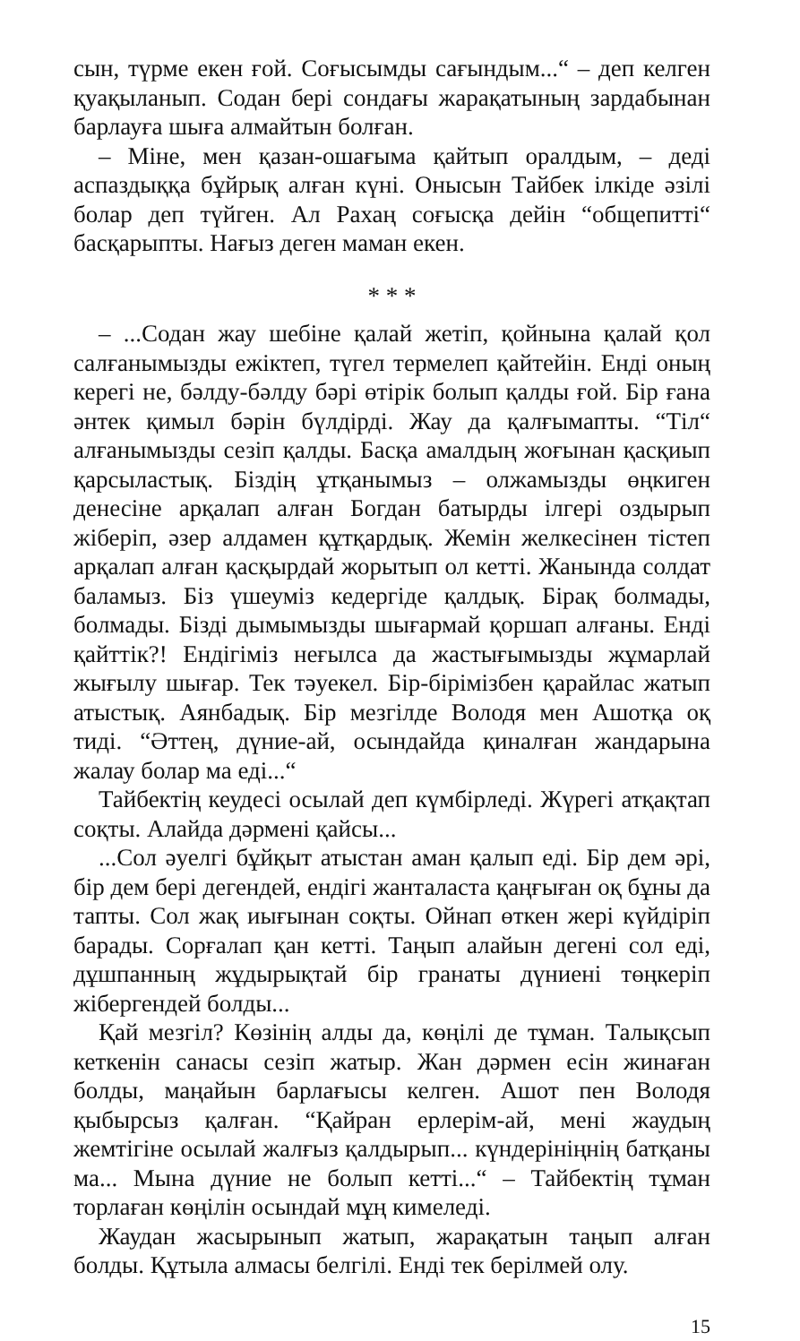сын, түрме екен ғой. Соғысымды сағындым...“ – деп келген қуақыланып. Содан бері сондағы жарақатының зардабынан барлауға шыға алмайтын болған.
– Міне, мен қазан-ошағыма қайтып оралдым, – деді аспаздыққа бұйрық алған күні. Онысын Тайбек ілкіде әзілі болар деп түйген. Ал Рахаң соғысқа дейін “общепитті“ басқарыпты. Нағыз деген маман екен.
* * *
– ...Содан жау шебіне қалай жетіп, қойнына қалай қол салғанымызды ежіктеп, түгел термелеп қайтейін. Енді оның керегі не, бәлду-бәлду бәрі өтірік болып қалды ғой. Бір ғана әнтек қимыл бәрін бүлдірді. Жау да қалғымапты. “Тіл“ алғанымызды сезіп қалды. Басқа амалдың жоғынан қасқиып қарсыластық. Біздің ұтқанымыз – олжамызды өңкиген денесіне арқалап алған Богдан батырды ілгері оздырып жіберіп, әзер алдамен құтқардық. Жемін желкесінен тістеп арқалап алған қасқырдай жорытып ол кетті. Жанында солдат баламыз. Біз үшеуміз кедергіде қалдық. Бірақ болмады, болмады. Бізді дымымызды шығармай қоршап алғаны. Енді қайттік?! Ендігіміз неғылса да жастығымызды жұмарлай жығылу шығар. Тек тәуекел. Бір-бірімізбен қарайлас жатып атыстық. Аянбадық. Бір мезгілде Володя мен Ашотқа оқ тиді. “Әттең, дүние-ай, осындайда қиналған жандарына жалау болар ма еді...“
Тайбектің кеудесі осылай деп күмбірледі. Жүрегі атқақтап соқты. Алайда дәрмені қайсы...
...Сол әуелгі бұйқыт атыстан аман қалып еді. Бір дем әрі, бір дем бері дегендей, ендігі жанталаста қаңғыған оқ бұны да тапты. Сол жақ иығынан соқты. Ойнап өткен жері күйдіріп барады. Сорғалап қан кетті. Таңып алайын дегені сол еді, дұшпанның жұдырықтай бір гранаты дүниені төңкеріп жібергендей болды...
Қай мезгіл? Көзінің алды да, көңілі де тұман. Талықсып кеткенін санасы сезіп жатыр. Жан дәрмен есін жинаған болды, маңайын барлағысы келген. Ашот пен Володя қыбырсыз қалған. “Қайран ерлерім-ай, мені жаудың жемтігіне осылай жалғыз қалдырып... күндерініңнің батқаны ма... Мына дүние не болып кетті...“ – Тайбектің тұман торлаған көңілін осындай мұң кимеледі.
Жаудан жасырынып жатып, жарақатын таңып алған болды. Құтыла алмасы белгілі. Енді тек берілмей олу.
15